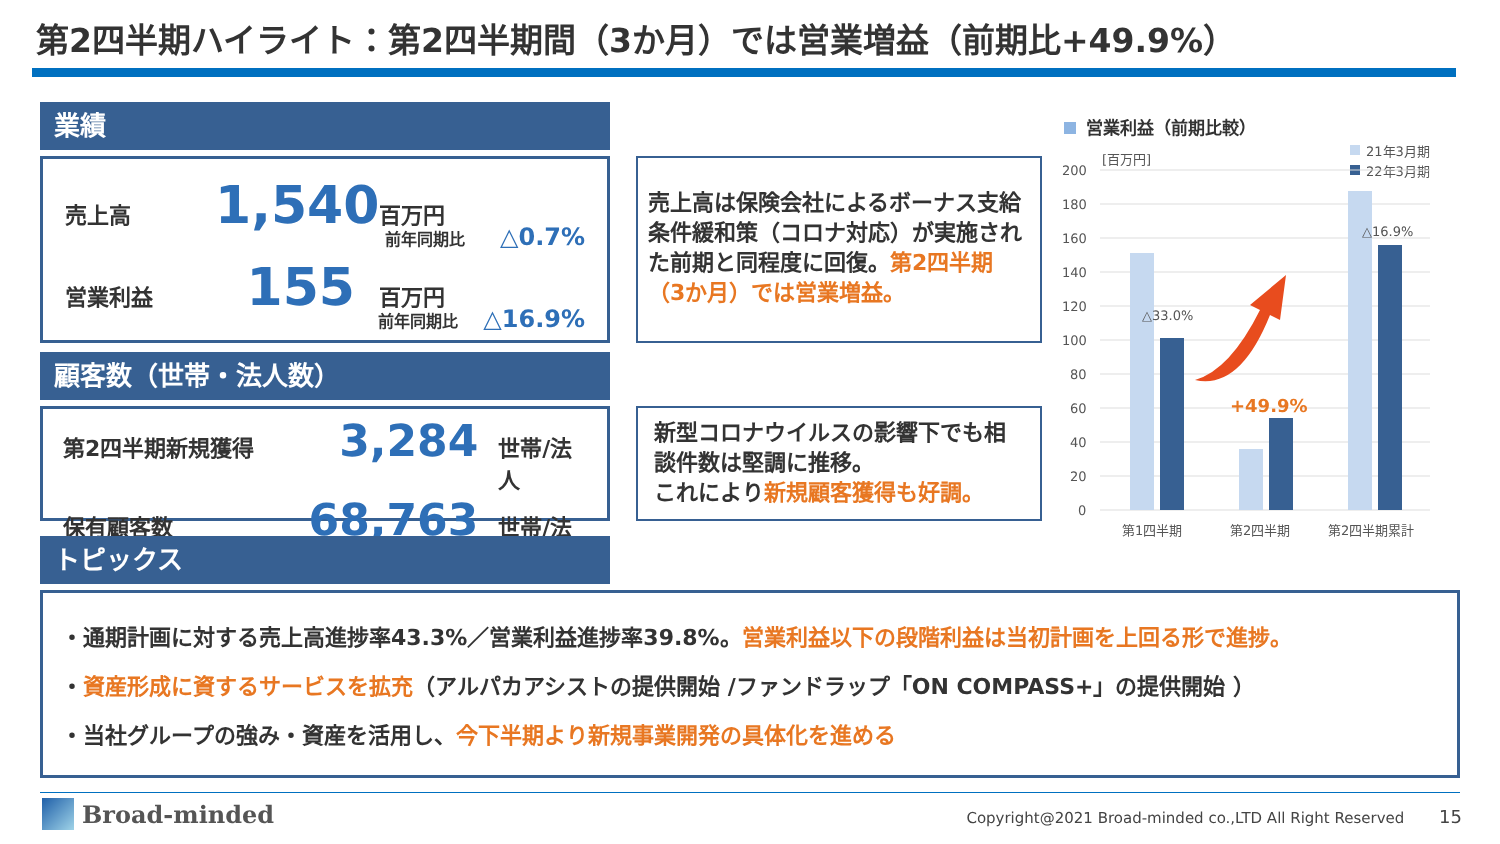第2四半期ハイライト：第2四半期間（3か月）では営業増益（前期比+49.9%）
業績
売上高 1,540 百万円
前年同期比 △0.7%
営業利益 155 百万円
前年同期比 △16.9%
顧客数（世帯・法人数）
第2四半期新規獲得 3,284 世帯/法人
保有顧客数 68,763 世帯/法人
売上高は保険会社によるボーナス支給条件緩和策（コロナ対応）が実施された前期と同程度に回復。第2四半期（3か月）では営業増益。
新型コロナウイルスの影響下でも相談件数は堅調に推移。
これにより新規顧客獲得も好調。
営業利益（前期比較）
[百万円]
21年3月期
22年3月期
200
180
160
140
120
100
80
60
40
20
0
△33.0%
△16.9%
+49.9%
第1四半期
第2四半期
第2四半期累計
トピックス
・通期計画に対する売上高進捗率43.3%／営業利益進捗率39.8%。営業利益以下の段階利益は当初計画を上回る形で進捗。
・資産形成に資するサービスを拡充（アルパカアシストの提供開始 /ファンドラップ「ON COMPASS+」の提供開始 ）
・当社グループの強み・資産を活用し、今下半期より新規事業開発の具体化を進める
Broad-minded
Copyright@2021 Broad-minded co.,LTD All Right Reserved 15